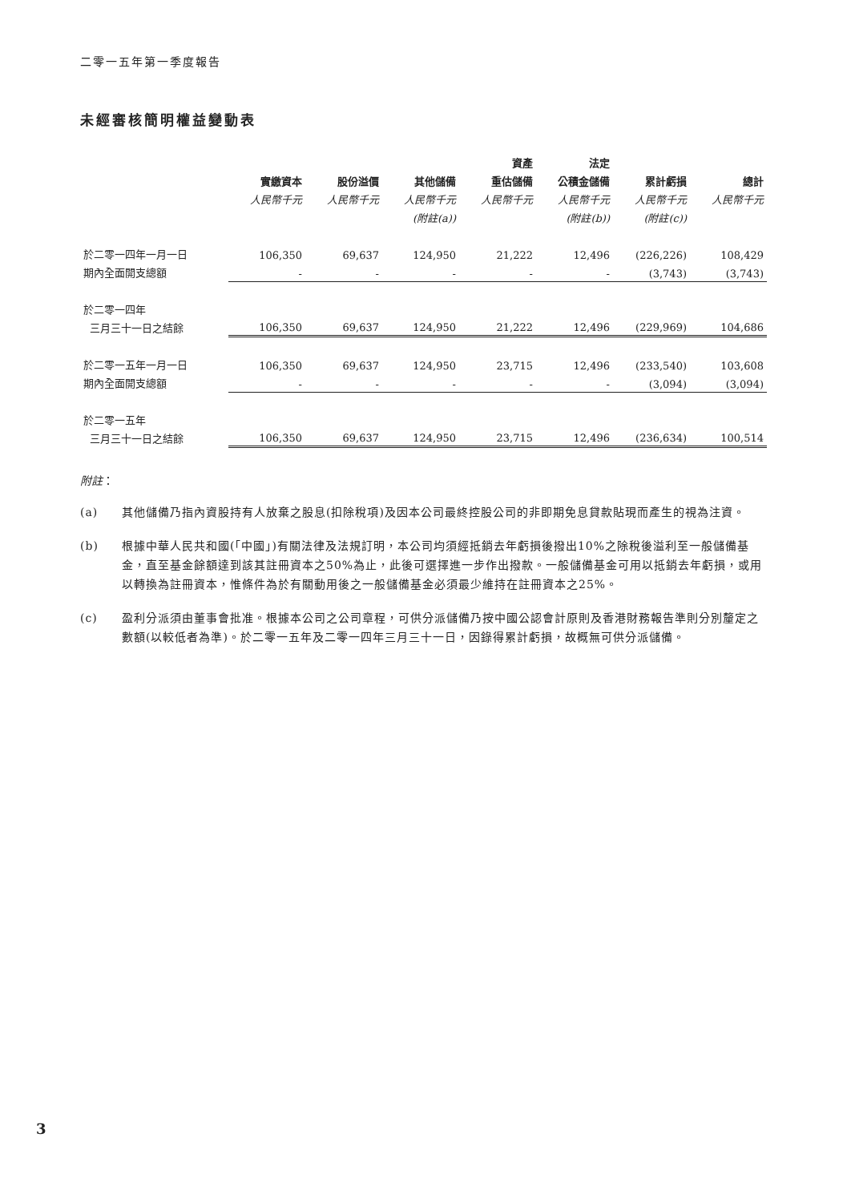二零一五年第一季度報告
未經審核簡明權益變動表
| | | | | 資產 | 法定 | | |
| --- | --- | --- | --- | --- | --- | --- | --- |
| | 實繳資本 | 股份溢價 | 其他儲備 | 重估儲備 | 公積金儲備 | 累計虧損 | 總計 |
| | 人民幣千元 | 人民幣千元 | 人民幣千元 | 人民幣千元 | 人民幣千元 | 人民幣千元 | 人民幣千元 |
| | | | (附註(a)) | | (附註(b)) | (附註(c)) | |
| 於二零一四年一月一日 | 106,350 | 69,637 | 124,950 | 21,222 | 12,496 | (226,226) | 108,429 |
| 期內全面開支總額 | - | - | - | - | - | (3,743) | (3,743) |
| 於二零一四年 | | | | | | | |
| 三月三十一日之結餘 | 106,350 | 69,637 | 124,950 | 21,222 | 12,496 | (229,969) | 104,686 |
| 於二零一五年一月一日 | 106,350 | 69,637 | 124,950 | 23,715 | 12,496 | (233,540) | 103,608 |
| 期內全面開支總額 | - | - | - | - | - | (3,094) | (3,094) |
| 於二零一五年 | | | | | | | |
| 三月三十一日之結餘 | 106,350 | 69,637 | 124,950 | 23,715 | 12,496 | (236,634) | 100,514 |
附註：
(a) 其他儲備乃指內資股持有人放棄之股息(扣除稅項)及因本公司最終控股公司的非即期免息貸款貼現而產生的視為注資。
(b) 根據中華人民共和國(「中國」)有關法律及法規訂明，本公司均須經抵銷去年虧損後撥出10%之除稅後溢利至一般儲備基金，直至基金餘額達到該其註冊資本之50%為止，此後可選擇進一步作出撥款。一般儲備基金可用以抵銷去年虧損，或用以轉換為註冊資本，惟條件為於有關動用後之一般儲備基金必須最少維持在註冊資本之25%。
(c) 盈利分派須由董事會批准。根據本公司之公司章程，可供分派儲備乃按中國公認會計原則及香港財務報告準則分別釐定之數額(以較低者為準)。於二零一五年及二零一四年三月三十一日，因錄得累計虧損，故概無可供分派儲備。
3